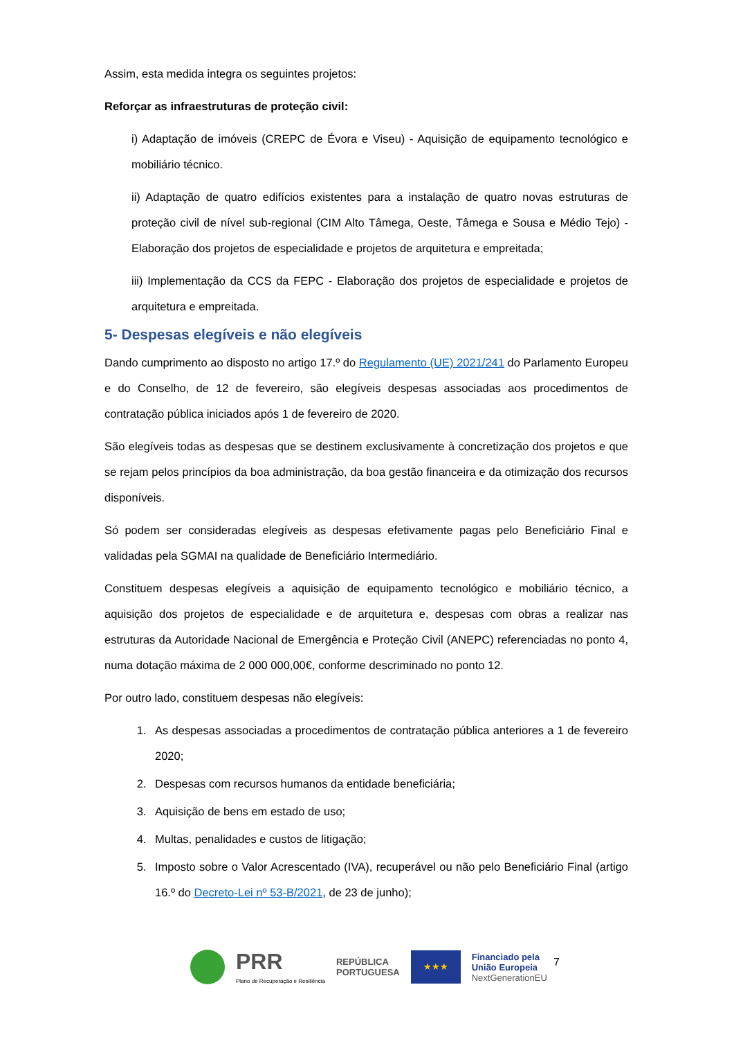Assim, esta medida integra os seguintes projetos:
Reforçar as infraestruturas de proteção civil:
i) Adaptação de imóveis (CREPC de Évora e Viseu) - Aquisição de equipamento tecnológico e mobiliário técnico.
ii) Adaptação de quatro edifícios existentes para a instalação de quatro novas estruturas de proteção civil de nível sub-regional (CIM Alto Tâmega, Oeste, Tâmega e Sousa e Médio Tejo) - Elaboração dos projetos de especialidade e projetos de arquitetura e empreitada;
iii) Implementação da CCS da FEPC - Elaboração dos projetos de especialidade e projetos de arquitetura e empreitada.
5- Despesas elegíveis e não elegíveis
Dando cumprimento ao disposto no artigo 17.º do Regulamento (UE) 2021/241 do Parlamento Europeu e do Conselho, de 12 de fevereiro, são elegíveis despesas associadas aos procedimentos de contratação pública iniciados após 1 de fevereiro de 2020.
São elegíveis todas as despesas que se destinem exclusivamente à concretização dos projetos e que se rejam pelos princípios da boa administração, da boa gestão financeira e da otimização dos recursos disponíveis.
Só podem ser consideradas elegíveis as despesas efetivamente pagas pelo Beneficiário Final e validadas pela SGMAI na qualidade de Beneficiário Intermediário.
Constituem despesas elegíveis a aquisição de equipamento tecnológico e mobiliário técnico, a aquisição dos projetos de especialidade e de arquitetura e, despesas com obras a realizar nas estruturas da Autoridade Nacional de Emergência e Proteção Civil (ANEPC) referenciadas no ponto 4, numa dotação máxima de 2 000 000,00€, conforme descriminado no ponto 12.
Por outro lado, constituem despesas não elegíveis:
1. As despesas associadas a procedimentos de contratação pública anteriores a 1 de fevereiro 2020;
2. Despesas com recursos humanos da entidade beneficiária;
3. Aquisição de bens em estado de uso;
4. Multas, penalidades e custos de litigação;
5. Imposto sobre o Valor Acrescentado (IVA), recuperável ou não pelo Beneficiário Final (artigo 16.º do Decreto-Lei nº 53-B/2021, de 23 de junho);
PRR
Plano de Recuperação e Resiliência
REPÚBLICA
PORTUGUESA
★★★
Financiado pela
União Europeia
NextGenerationEU
7